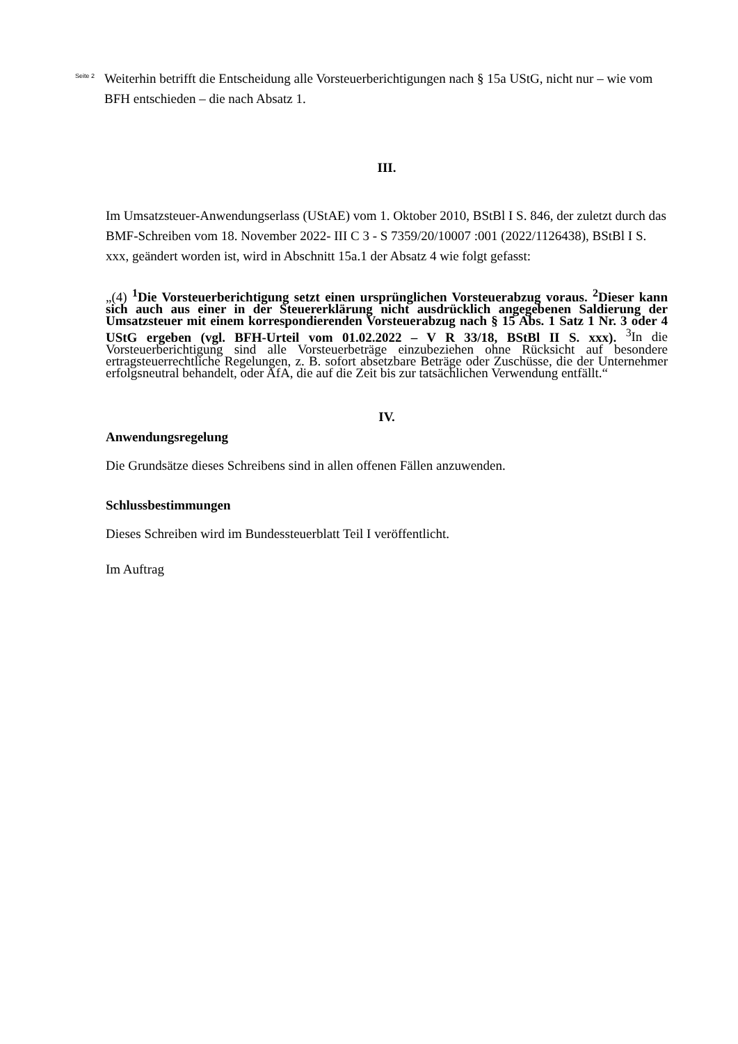Seite 2
Weiterhin betrifft die Entscheidung alle Vorsteuerberichtigungen nach § 15a UStG, nicht nur – wie vom BFH entschieden – die nach Absatz 1.
III.
Im Umsatzsteuer-Anwendungserlass (UStAE) vom 1. Oktober 2010, BStBl I S. 846, der zuletzt durch das BMF-Schreiben vom 18. November 2022- III C 3 - S 7359/20/10007 :001 (2022/1126438), BStBl I S. xxx, geändert worden ist, wird in Abschnitt 15a.1 der Absatz 4 wie folgt gefasst:
„(4) <sup>1</sup>Die Vorsteuerberichtigung setzt einen ursprünglichen Vorsteuerabzug voraus. <sup>2</sup>Dieser kann sich auch aus einer in der Steuererklärung nicht ausdrücklich angegebenen Saldierung der Umsatzsteuer mit einem korrespondierenden Vorsteuerabzug nach § 15 Abs. 1 Satz 1 Nr. 3 oder 4 UStG ergeben (vgl. BFH-Urteil vom 01.02.2022 – V R 33/18, BStBl II S. xxx). <sup>3</sup>In die Vorsteuerberichtigung sind alle Vorsteuerbeträge einzubeziehen ohne Rücksicht auf besondere ertragsteuerrechtliche Regelungen, z. B. sofort absetzbare Beträge oder Zuschüsse, die der Unternehmer erfolgsneutral behandelt, oder AfA, die auf die Zeit bis zur tatsächlichen Verwendung entfällt.“
IV.
Anwendungsregelung
Die Grundsätze dieses Schreibens sind in allen offenen Fällen anzuwenden.
Schlussbestimmungen
Dieses Schreiben wird im Bundessteuerblatt Teil I veröffentlicht.
Im Auftrag